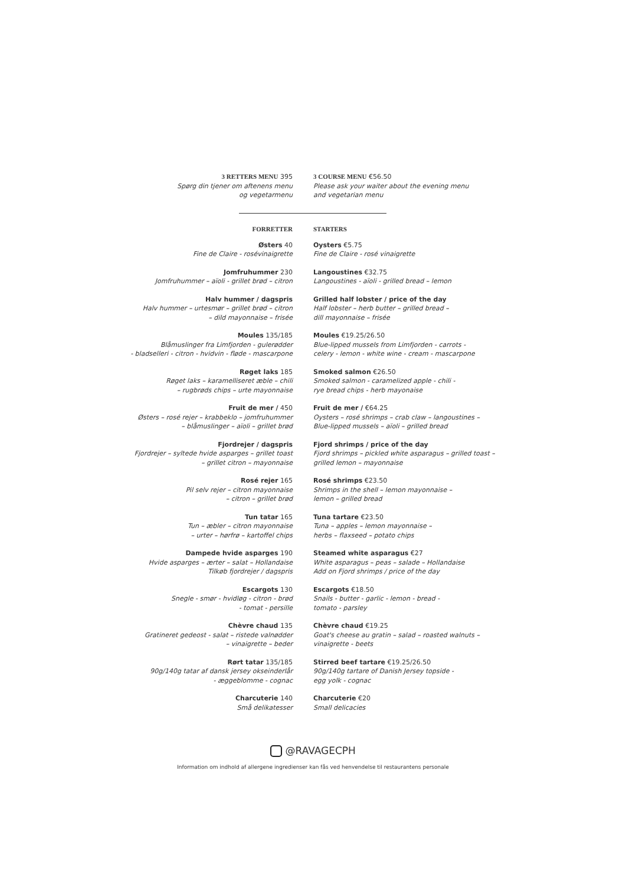3 RETTERS MENU 395
Spørg din tjener om aftenens menu
og vegetarmenu
3 COURSE MENU €56.50
Please ask your waiter about the evening menu
and vegetarian menu
FORRETTER STARTERS
Østers 40
Fine de Claire - rosévinaigrette
Jomfruhummer 230
Jomfruhummer – aïoli - grillet brød – citron
Halv hummer / dagspris
Halv hummer – urtesmør – grillet brød – citron
– dild mayonnaise – frisée
Moules 135/185
Blåmuslinger fra Limfjorden - gulerødder
- bladselleri - citron - hvidvin - fløde - mascarpone
Røget laks 185
Røget laks – karamelliseret æble – chili
– rugbrøds chips – urte mayonnaise
Fruit de mer / 450
Østers – rosé rejer – krabbeklo – jomfruhummer
– blåmuslinger – aïoli – grillet brød
Fjordrejer / dagspris
Fjordrejer – syltede hvide asparges – grillet toast
– grillet citron – mayonnaise
Rosé rejer 165
Pil selv rejer – citron mayonnaise
– citron – grillet brød
Tun tatar 165
Tun – æbler – citron mayonnaise
– urter – hørfrø – kartoffel chips
Dampede hvide asparges 190
Hvide asparges – ærter – salat – Hollandaise
Tilkøb fjordrejer / dagspris
Escargots 130
Snegle - smør - hvidløg - citron - brød
- tomat - persille
Chèvre chaud 135
Gratineret gedeost - salat – ristede valnødder
– vinaigrette – beder
Rørt tatar 135/185
90g/140g tatar af dansk jersey okseinderlår
- æggeblomme - cognac
Charcuterie 140
Små delikatesser
Oysters €5.75
Fine de Claire - rosé vinaigrette
Langoustines €32.75
Langoustines - aïoli - grilled bread – lemon
Grilled half lobster / price of the day
Half lobster – herb butter – grilled bread –
dill mayonnaise – frisée
Moules €19.25/26.50
Blue-lipped mussels from Limfjorden - carrots -
celery - lemon - white wine - cream - mascarpone
Smoked salmon €26.50
Smoked salmon - caramelized apple - chili -
rye bread chips - herb mayonaise
Fruit de mer / €64.25
Oysters – rosé shrimps – crab claw – langoustines –
Blue-lipped mussels – aïoli – grilled bread
Fjord shrimps / price of the day
Fjord shrimps – pickled white asparagus – grilled toast –
grilled lemon – mayonnaise
Rosé shrimps €23.50
Shrimps in the shell – lemon mayonnaise –
lemon – grilled bread
Tuna tartare €23.50
Tuna – apples – lemon mayonnaise –
herbs – flaxseed – potato chips
Steamed white asparagus €27
White asparagus – peas – salade – Hollandaise
Add on Fjord shrimps / price of the day
Escargots €18.50
Snails - butter - garlic - lemon - bread -
tomato - parsley
Chèvre chaud €19.25
Goat's cheese au gratin – salad – roasted walnuts –
vinaigrette - beets
Stirred beef tartare €19.25/26.50
90g/140g tartare of Danish Jersey topside -
egg yolk - cognac
Charcuterie €20
Small delicacies
@RAVAGECPH
Information om indhold af allergene ingredienser kan fås ved henvendelse til restaurantens personale